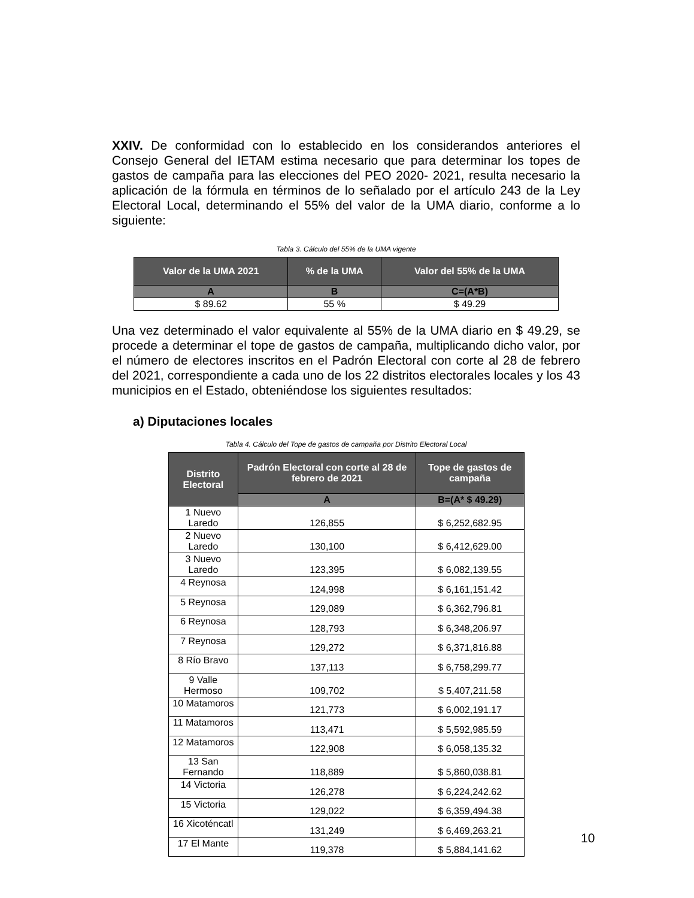XXIV. De conformidad con lo establecido en los considerandos anteriores el Consejo General del IETAM estima necesario que para determinar los topes de gastos de campaña para las elecciones del PEO 2020- 2021, resulta necesario la aplicación de la fórmula en términos de lo señalado por el artículo 243 de la Ley Electoral Local, determinando el 55% del valor de la UMA diario, conforme a lo siguiente:
Tabla 3. Cálculo del 55% de la UMA vigente
| Valor de la UMA 2021 | % de la UMA | Valor del 55% de la UMA |
| --- | --- | --- |
| A | B | C=(A*B) |
| $ 89.62 | 55 % | $ 49.29 |
Una vez determinado el valor equivalente al 55% de la UMA diario en $ 49.29, se procede a determinar el tope de gastos de campaña, multiplicando dicho valor, por el número de electores inscritos en el Padrón Electoral con corte al 28 de febrero del 2021, correspondiente a cada uno de los 22 distritos electorales locales y los 43 municipios en el Estado, obteniéndose los siguientes resultados:
a) Diputaciones locales
Tabla 4. Cálculo del Tope de gastos de campaña por Distrito Electoral Local
| Distrito Electoral | Padrón Electoral con corte al 28 de febrero de 2021 | Tope de gastos de campaña |
| --- | --- | --- |
| | A | B=(A* $ 49.29) |
| 1 Nuevo Laredo | 126,855 | $ 6,252,682.95 |
| 2 Nuevo Laredo | 130,100 | $ 6,412,629.00 |
| 3 Nuevo Laredo | 123,395 | $ 6,082,139.55 |
| 4 Reynosa | 124,998 | $ 6,161,151.42 |
| 5 Reynosa | 129,089 | $ 6,362,796.81 |
| 6 Reynosa | 128,793 | $ 6,348,206.97 |
| 7 Reynosa | 129,272 | $ 6,371,816.88 |
| 8 Río Bravo | 137,113 | $ 6,758,299.77 |
| 9 Valle Hermoso | 109,702 | $ 5,407,211.58 |
| 10 Matamoros | 121,773 | $ 6,002,191.17 |
| 11 Matamoros | 113,471 | $ 5,592,985.59 |
| 12 Matamoros | 122,908 | $ 6,058,135.32 |
| 13 San Fernando | 118,889 | $ 5,860,038.81 |
| 14 Victoria | 126,278 | $ 6,224,242.62 |
| 15 Victoria | 129,022 | $ 6,359,494.38 |
| 16 Xicoténcatl | 131,249 | $ 6,469,263.21 |
| 17 El Mante | 119,378 | $ 5,884,141.62 |
10